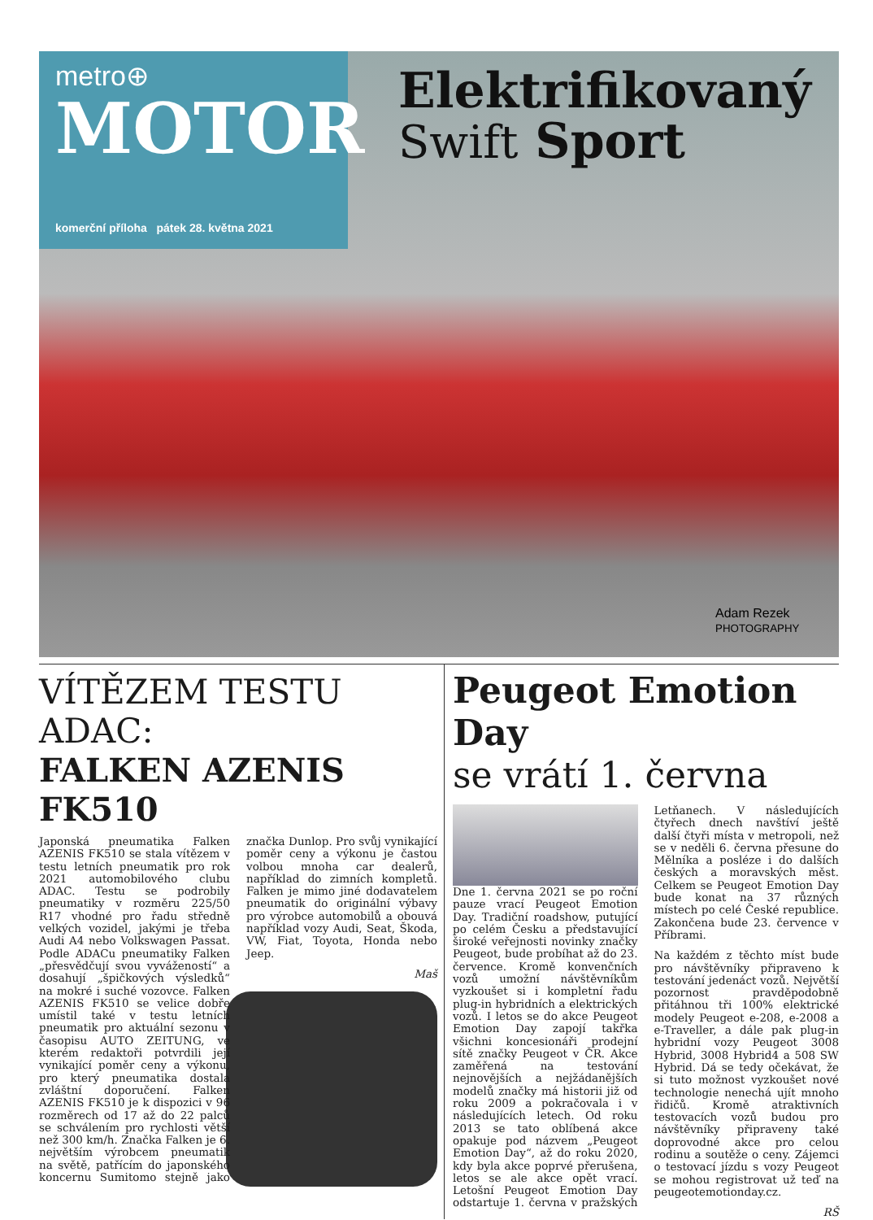metro⊕
MOTOR
komerční příloha pátek 28. května 2021
Elektrifikovaný
Swift Sport
Adam Rezek
PHOTOGRAPHY
VÍTĚZEM TESTU ADAC:
FALKEN AZENIS FK510
Japonská pneumatika Falken AZENIS FK510 se stala vítězem v testu letních pneumatik pro rok 2021 automobilového clubu ADAC. Testu se podrobily pneumatiky v rozměru 225/50 R17 vhodné pro řadu středně velkých vozidel, jakými je třeba Audi A4 nebo Volkswagen Passat. Podle ADACu pneumatiky Falken „přesvědčují svou vyvážeností“ a dosahují „špičkových výsledků“ na mokré i suché vozovce. Falken AZENIS FK510 se velice dobře umístil také v testu letních pneumatik pro aktuální sezonu v časopisu AUTO ZEITUNG, ve kterém redaktoři potvrdili její vynikající poměr ceny a výkonu, pro který pneumatika dostala zvláštní doporučení. Falken AZENIS FK510 je k dispozici v 96 rozměrech od 17 až do 22 palců se schválením pro rychlosti větší než 300 km/h. Značka Falken je 6. největším výrobcem pneumatik na světě, patřícím do japonského koncernu Sumitomo stejně jako značka Dunlop. Pro svůj vynikající poměr ceny a výkonu je častou volbou mnoha car dealerů, například do zimních kompletů. Falken je mimo jiné dodavatelem pneumatik do originální výbavy pro výrobce automobilů a obouvá například vozy Audi, Seat, Škoda, VW, Fiat, Toyota, Honda nebo Jeep.
Maš
Peugeot Emotion Day
se vrátí 1. června
Dne 1. června 2021 se po roční pauze vrací Peugeot Emotion Day. Tradiční roadshow, putující po celém Česku a představující široké veřejnosti novinky značky Peugeot, bude probíhat až do 23. července. Kromě konvenčních vozů umožní návštěvníkům vyzkoušet si i kompletní řadu plug-in hybridních a elektrických vozů. I letos se do akce Peugeot Emotion Day zapojí takřka všichni koncesionáři prodejní sítě značky Peugeot v ČR. Akce zaměřená na testování nejnovějších a nejžádanějších modelů značky má historii již od roku 2009 a pokračovala i v následujících letech. Od roku 2013 se tato oblíbená akce opakuje pod názvem „Peugeot Emotion Day“, až do roku 2020, kdy byla akce poprvé přerušena, letos se ale akce opět vrací. Letošní Peugeot Emotion Day odstartuje 1. června v pražských Letňanech. V následujících čtyřech dnech navštíví ještě další čtyři místa v metropoli, než se v neděli 6. června přesune do Mělníka a posléze i do dalších českých a moravských měst. Celkem se Peugeot Emotion Day bude konat na 37 různých místech po celé České republice. Zakončena bude 23. července v Příbrami.
Na každém z těchto míst bude pro návštěvníky připraveno k testování jedenáct vozů. Největší pozornost pravděpodobně přitáhnou tři 100% elektrické modely Peugeot e-208, e-2008 a e-Traveller, a dále pak plug-in hybridní vozy Peugeot 3008 Hybrid, 3008 Hybrid4 a 508 SW Hybrid. Dá se tedy očekávat, že si tuto možnost vyzkoušet nové technologie nenechá ujít mnoho řidičů. Kromě atraktivních testovacích vozů budou pro návštěvníky připraveny také doprovodné akce pro celou rodinu a soutěže o ceny. Zájemci o testovací jízdu s vozy Peugeot se mohou registrovat už teď na peugeotemotionday.cz.
RŠ